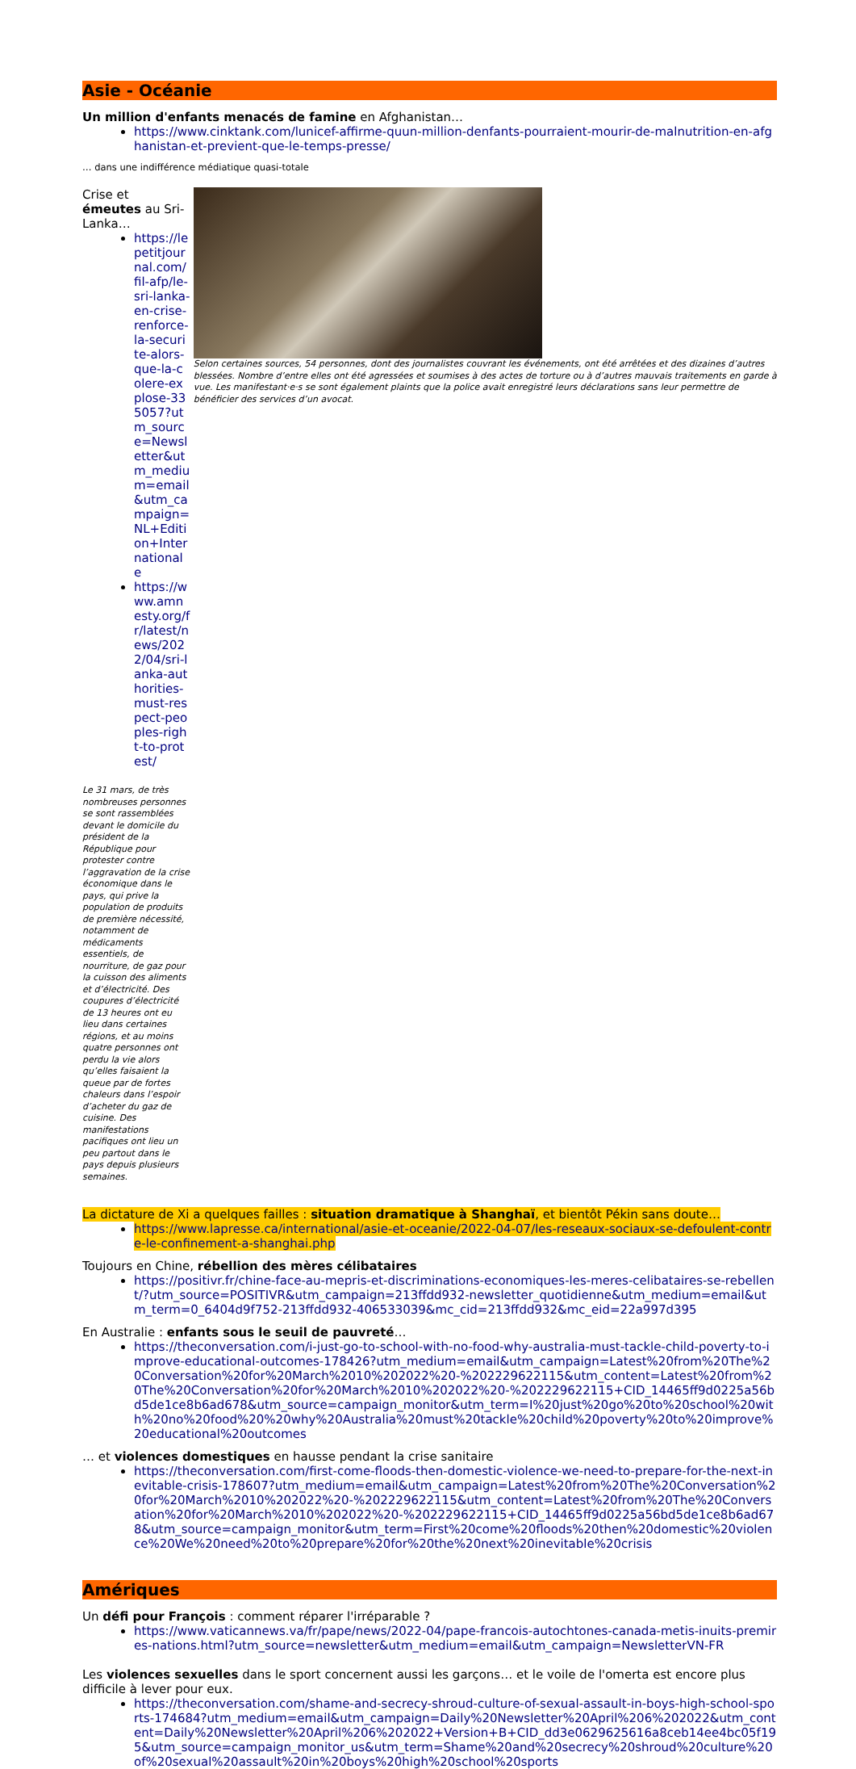Asie - Océanie
Un million d'enfants menacés de famine en Afghanistan…
https://www.cinktank.com/lunicef-affirme-quun-million-denfants-pourraient-mourir-de-malnutrition-en-afghanistan-et-previent-que-le-temps-presse/
… dans une indifférence médiatique quasi-totale
Crise et émeutes au Sri-Lanka…
https://lepetitjournal.com/fil-afp/le-sri-lanka-en-crise-renforce-la-securite-alors-que-la-colere-explose-335057?utm_source=Newsletter&utm_medium=email&utm_campaign=NL+Edition+Internationale
https://www.amnesty.org/fr/latest/news/2022/04/sri-lanka-authorities-must-respect-peoples-right-to-protest/
Le 31 mars, de très nombreuses personnes se sont rassemblées devant le domicile du président de la République pour protester contre l’aggravation de la crise économique dans le pays, qui prive la population de produits de première nécessité, notamment de médicaments essentiels, de nourriture, de gaz pour la cuisson des aliments et d’électricité. Des coupures d’électricité de 13 heures ont eu lieu dans certaines régions, et au moins quatre personnes ont perdu la vie alors qu’elles faisaient la queue par de fortes chaleurs dans l’espoir d’acheter du gaz de cuisine. Des manifestations pacifiques ont lieu un peu partout dans le pays depuis plusieurs semaines.
Selon certaines sources, 54 personnes, dont des journalistes couvrant les événements, ont été arrêtées et des dizaines d’autres blessées. Nombre d’entre elles ont été agressées et soumises à des actes de torture ou à d’autres mauvais traitements en garde à vue. Les manifestant·e·s se sont également plaints que la police avait enregistré leurs déclarations sans leur permettre de bénéficier des services d’un avocat.
La dictature de Xi a quelques failles : situation dramatique à Shanghaï, et bientôt Pékin sans doute…
https://www.lapresse.ca/international/asie-et-oceanie/2022-04-07/les-reseaux-sociaux-se-defoulent-contre-le-confinement-a-shanghai.php
Toujours en Chine, rébellion des mères célibataires
https://positivr.fr/chine-face-au-mepris-et-discriminations-economiques-les-meres-celibataires-se-rebellent/?utm_source=POSITIVR&utm_campaign=213ffdd932-newsletter_quotidienne&utm_medium=email&utm_term=0_6404d9f752-213ffdd932-406533039&mc_cid=213ffdd932&mc_eid=22a997d395
En Australie : enfants sous le seuil de pauvreté…
https://theconversation.com/i-just-go-to-school-with-no-food-why-australia-must-tackle-child-poverty-to-improve-educational-outcomes-178426?utm_medium=email&utm_campaign=Latest%20from%20The%20Conversation%20for%20March%2010%202022%20-%202229622115&utm_content=Latest%20from%20The%20Conversation%20for%20March%2010%202022%20-%202229622115+CID_14465ff9d0225a56bd5de1ce8b6ad678&utm_source=campaign_monitor&utm_term=I%20just%20go%20to%20school%20with%20no%20food%20%20why%20Australia%20must%20tackle%20child%20poverty%20to%20improve%20educational%20outcomes
… et violences domestiques en hausse pendant la crise sanitaire
https://theconversation.com/first-come-floods-then-domestic-violence-we-need-to-prepare-for-the-next-inevitable-crisis-178607?utm_medium=email&utm_campaign=Latest%20from%20The%20Conversation%20for%20March%2010%202022%20-%202229622115&utm_content=Latest%20from%20The%20Conversation%20for%20March%2010%202022%20-%202229622115+CID_14465ff9d0225a56bd5de1ce8b6ad678&utm_source=campaign_monitor&utm_term=First%20come%20floods%20then%20domestic%20violence%20We%20need%20to%20prepare%20for%20the%20next%20inevitable%20crisis
Amériques
Un défi pour François : comment réparer l'irréparable ?
https://www.vaticannews.va/fr/pape/news/2022-04/pape-francois-autochtones-canada-metis-inuits-premires-nations.html?utm_source=newsletter&utm_medium=email&utm_campaign=NewsletterVN-FR
Les violences sexuelles dans le sport concernent aussi les garçons… et le voile de l'omerta est encore plus difficile à lever pour eux.
https://theconversation.com/shame-and-secrecy-shroud-culture-of-sexual-assault-in-boys-high-school-sports-174684?utm_medium=email&utm_campaign=Daily%20Newsletter%20April%206%202022&utm_content=Daily%20Newsletter%20April%206%202022+Version+B+CID_dd3e0629625616a8ceb14ee4bc05f195&utm_source=campaign_monitor_us&utm_term=Shame%20and%20secrecy%20shroud%20culture%20of%20sexual%20assault%20in%20boys%20high%20school%20sports